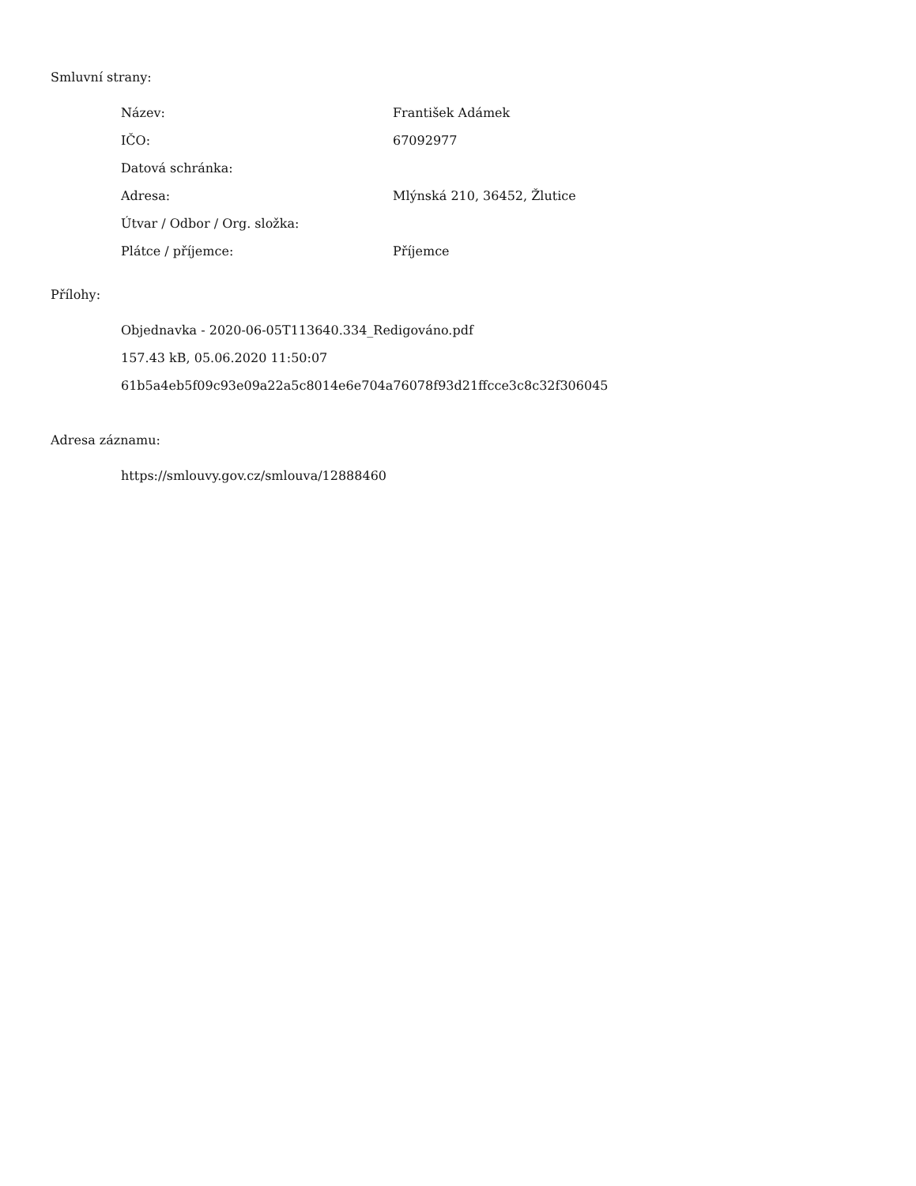Smluvní strany:
| Název: | František Adámek |
| IČO: | 67092977 |
| Datová schránka: | |
| Adresa: | Mlýnská 210, 36452, Žlutice |
| Útvar / Odbor / Org. složka: | |
| Plátce / příjemce: | Příjemce |
Přílohy:
Objednavka - 2020-06-05T113640.334_Redigováno.pdf
157.43 kB, 05.06.2020 11:50:07
61b5a4eb5f09c93e09a22a5c8014e6e704a76078f93d21ffcce3c8c32f306045
Adresa záznamu:
https://smlouvy.gov.cz/smlouva/12888460